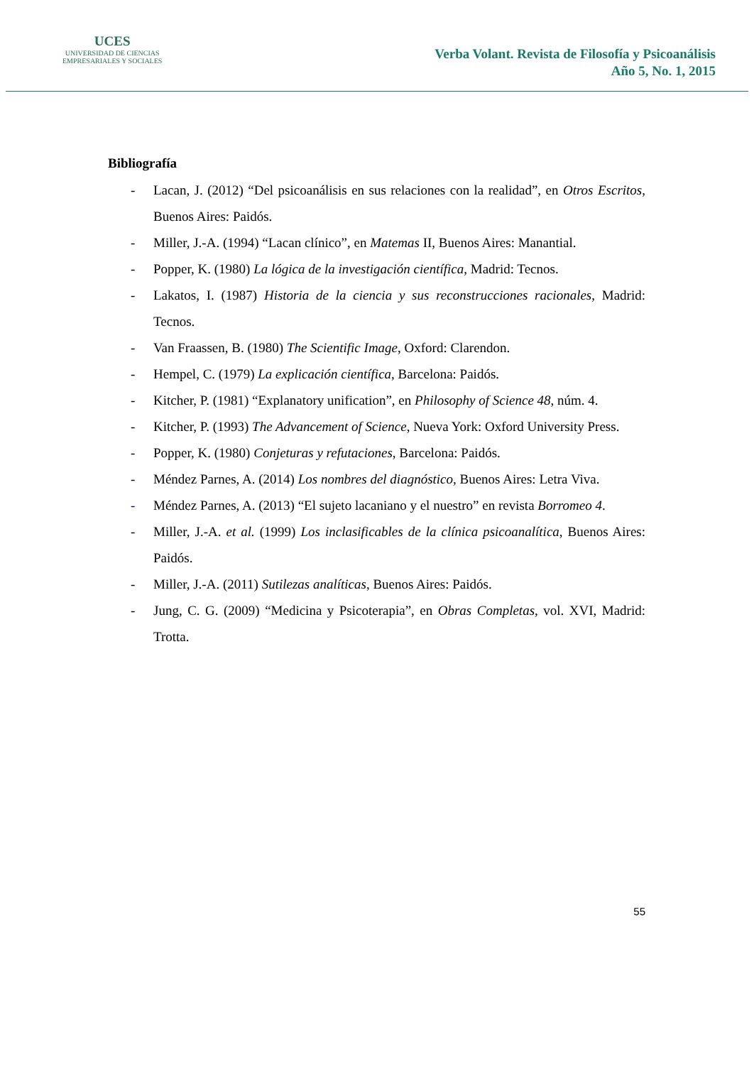UCES
UNIVERSIDAD DE CIENCIAS
EMPRESARIALES Y SOCIALES
Verba Volant. Revista de Filosofía y Psicoanálisis
Año 5, No. 1, 2015
Bibliografía
- Lacan, J. (2012) “Del psicoanálisis en sus relaciones con la realidad”, en Otros Escritos, Buenos Aires: Paidós.
- Miller, J.-A. (1994) “Lacan clínico”, en Matemas II, Buenos Aires: Manantial.
- Popper, K. (1980) La lógica de la investigación científica, Madrid: Tecnos.
- Lakatos, I. (1987) Historia de la ciencia y sus reconstrucciones racionales, Madrid: Tecnos.
- Van Fraassen, B. (1980) The Scientific Image, Oxford: Clarendon.
- Hempel, C. (1979) La explicación científica, Barcelona: Paidós.
- Kitcher, P. (1981) “Explanatory unification”, en Philosophy of Science 48, núm. 4.
- Kitcher, P. (1993) The Advancement of Science, Nueva York: Oxford University Press.
- Popper, K. (1980) Conjeturas y refutaciones, Barcelona: Paidós.
- Méndez Parnes, A. (2014) Los nombres del diagnóstico, Buenos Aires: Letra Viva.
- Méndez Parnes, A. (2013) “El sujeto lacaniano y el nuestro” en revista Borromeo 4.
- Miller, J.-A. et al. (1999) Los inclasificables de la clínica psicoanalítica, Buenos Aires: Paidós.
- Miller, J.-A. (2011) Sutilezas analíticas, Buenos Aires: Paidós.
- Jung, C. G. (2009) “Medicina y Psicoterapia”, en Obras Completas, vol. XVI, Madrid: Trotta.
55